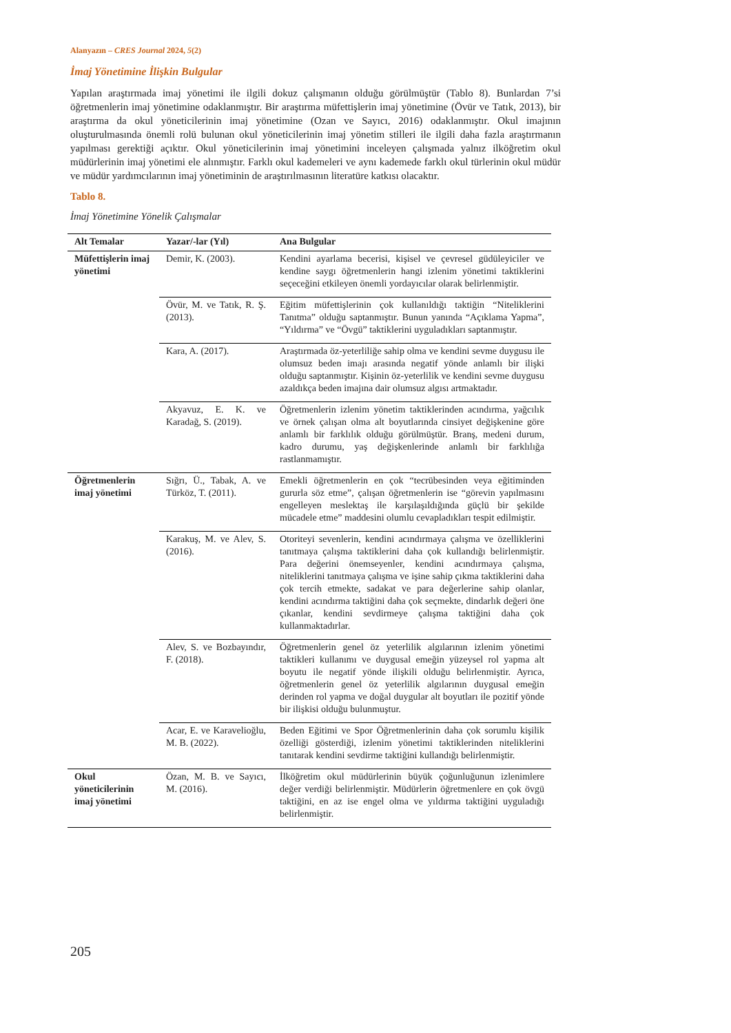Alanyazın – CRES Journal 2024, 5(2)
İmaj Yönetimine İlişkin Bulgular
Yapılan araştırmada imaj yönetimi ile ilgili dokuz çalışmanın olduğu görülmüştür (Tablo 8). Bunlardan 7’si öğretmenlerin imaj yönetimine odaklanmıştır. Bir araştırma müfettişlerin imaj yönetimine (Övür ve Tatık, 2013), bir araştırma da okul yöneticilerinin imaj yönetimine (Ozan ve Sayıcı, 2016) odaklanmıştır. Okul imajının oluşturulmasında önemli rolü bulunan okul yöneticilerinin imaj yönetim stilleri ile ilgili daha fazla araştırmanın yapılması gerektiği açıktır. Okul yöneticilerinin imaj yönetimini inceleyen çalışmada yalnız ilköğretim okul müdürlerinin imaj yönetimi ele alınmıştır. Farklı okul kademeleri ve aynı kademede farklı okul türlerinin okul müdür ve müdür yardımcılarının imaj yönetiminin de araştırılmasının literatüre katkısı olacaktır.
Tablo 8.
İmaj Yönetimine Yönelik Çalışmalar
| Alt Temalar | Yazar/-lar (Yıl) | Ana Bulgular |
| --- | --- | --- |
| Müfettişlerin imaj yönetimi | Demir, K. (2003). | Kendini ayarlama becerisi, kişisel ve çevresel güdüleyiciler ve kendine saygı öğretmenlerin hangi izlenim yönetimi taktiklerini seçeceğini etkileyen önemli yordayıcılar olarak belirlenmiştir. |
| | Övür, M. ve Tatık, R. Ş. (2013). | Eğitim müfettişlerinin çok kullanıldığı taktiğin “Niteliklerini Tanıtma” olduğu saptanmıştır. Bunun yanında “Açıklama Yapma”, “Yıldırma” ve “Övgü” taktiklerini uyguladıkları saptanmıştır. |
| | Kara, A. (2017). | Araştırmada öz-yeterliliğe sahip olma ve kendini sevme duygusu ile olumsuz beden imajı arasında negatif yönde anlamlı bir ilişki olduğu saptanmıştır. Kişinin öz-yeterlilik ve kendini sevme duygusu azaldıkça beden imajına dair olumsuz algısı artmaktadır. |
| | Akyavuz, E. K. ve Karadağ, S. (2019). | Öğretmenlerin izlenim yönetim taktiklerinden acındırma, yağcılık ve örnek çalışan olma alt boyutlarında cinsiyet değişkenine göre anlamlı bir farklılık olduğu görülmüştür. Branş, medeni durum, kadro durumu, yaş değişkenlerinde anlamlı bir farklılığa rastlanmamıştır. |
| Öğretmenlerin imaj yönetimi | Sığrı, Ü., Tabak, A. ve Türköz, T. (2011). | Emekli öğretmenlerin en çok “tecrübesinden veya eğitiminden gururla söz etme”, çalışan öğretmenlerin ise “görevin yapılmasını engelleyen meslektaş ile karşılaşıldığında güçlü bir şekilde mücadele etme” maddesini olumlu cevapladıkları tespit edilmiştir. |
| | Karakuş, M. ve Alev, S. (2016). | Otoriteyi sevenlerin, kendini acındırmaya çalışma ve özelliklerini tanıtmaya çalışma taktiklerini daha çok kullandığı belirlenmiştir. Para değerini önemseyenler, kendini acındırmaya çalışma, niteliklerini tanıtmaya çalışma ve işine sahip çıkma taktiklerini daha çok tercih etmekte, sadakat ve para değerlerine sahip olanlar, kendini acındırma taktiğini daha çok seçmekte, dindarlık değeri öne çıkanlar, kendini sevdirmeye çalışma taktiğini daha çok kullanmaktadırlar. |
| | Alev, S. ve Bozbayındır, F. (2018). | Öğretmenlerin genel öz yeterlilik algılarının izlenim yönetimi taktikleri kullanımı ve duygusal emeğin yüzeysel rol yapma alt boyutu ile negatif yönde ilişkili olduğu belirlenmiştir. Ayrıca, öğretmenlerin genel öz yeterlilik algılarının duygusal emeğin derinden rol yapma ve doğal duygular alt boyutları ile pozitif yönde bir ilişkisi olduğu bulunmuştur. |
| | Acar, E. ve Karavelioğlu, M. B. (2022). | Beden Eğitimi ve Spor Öğretmenlerinin daha çok sorumlu kişilik özelliği gösterdiği, izlenim yönetimi taktiklerinden niteliklerini tanıtarak kendini sevdirme taktiğini kullandığı belirlenmiştir. |
| Okul yöneticilerinin imaj yönetimi | Özan, M. B. ve Sayıcı, M. (2016). | İlköğretim okul müdürlerinin büyük çoğunluğunun izlenimlere değer verdiği belirlenmiştir. Müdürlerin öğretmenlere en çok övgü taktiğini, en az ise engel olma ve yıldırma taktiğini uyguladığı belirlenmiştir. |
205